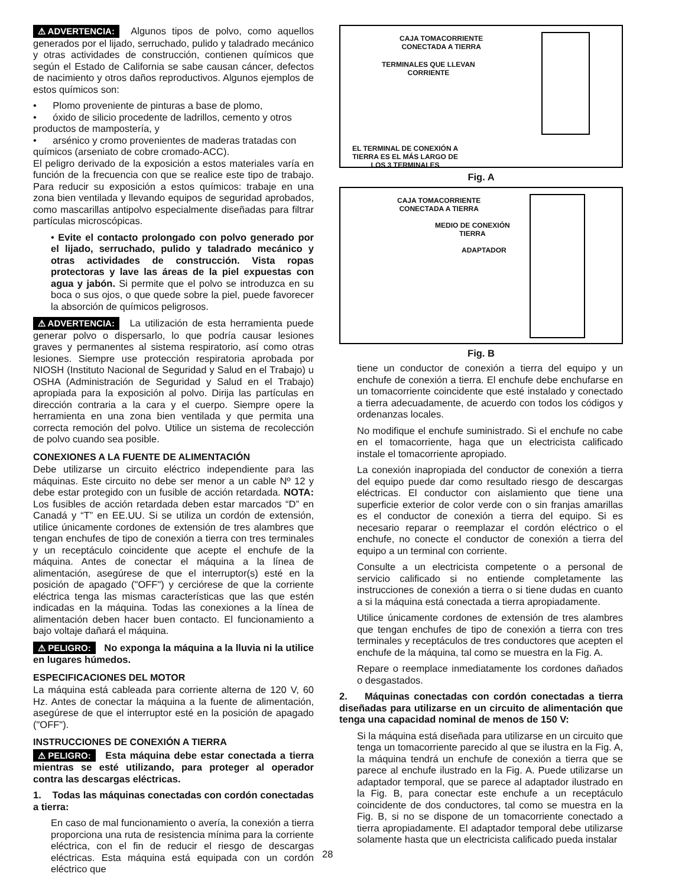⚠ ADVERTENCIA: Algunos tipos de polvo, como aquellos generados por el lijado, serruchado, pulido y taladrado mecánico y otras actividades de construcción, contienen químicos que según el Estado de California se sabe causan cáncer, defectos de nacimiento y otros daños reproductivos. Algunos ejemplos de estos químicos son:
• Plomo proveniente de pinturas a base de plomo,
• óxido de silicio procedente de ladrillos, cemento y otros productos de mampostería, y
• arsénico y cromo provenientes de maderas tratadas con químicos (arseniato de cobre cromado-ACC).
El peligro derivado de la exposición a estos materiales varía en función de la frecuencia con que se realice este tipo de trabajo. Para reducir su exposición a estos químicos: trabaje en una zona bien ventilada y llevando equipos de seguridad aprobados, como mascarillas antipolvo especialmente diseñadas para filtrar partículas microscópicas.
• Evite el contacto prolongado con polvo generado por el lijado, serruchado, pulido y taladrado mecánico y otras actividades de construcción. Vista ropas protectoras y lave las áreas de la piel expuestas con agua y jabón. Si permite que el polvo se introduzca en su boca o sus ojos, o que quede sobre la piel, puede favorecer la absorción de químicos peligrosos.
⚠ ADVERTENCIA: La utilización de esta herramienta puede generar polvo o dispersarlo, lo que podría causar lesiones graves y permanentes al sistema respiratorio, así como otras lesiones. Siempre use protección respiratoria aprobada por NIOSH (Instituto Nacional de Seguridad y Salud en el Trabajo) u OSHA (Administración de Seguridad y Salud en el Trabajo) apropiada para la exposición al polvo. Dirija las partículas en dirección contraria a la cara y el cuerpo. Siempre opere la herramienta en una zona bien ventilada y que permita una correcta remoción del polvo. Utilice un sistema de recolección de polvo cuando sea posible.
CONEXIONES A LA FUENTE DE ALIMENTACIÓN
Debe utilizarse un circuito eléctrico independiente para las máquinas. Este circuito no debe ser menor a un cable Nº 12 y debe estar protegido con un fusible de acción retardada. NOTA: Los fusibles de acción retardada deben estar marcados “D” en Canadá y “T” en EE.UU. Si se utiliza un cordón de extensión, utilice únicamente cordones de extensión de tres alambres que tengan enchufes de tipo de conexión a tierra con tres terminales y un receptáculo coincidente que acepte el enchufe de la máquina. Antes de conectar el máquina a la línea de alimentación, asegúrese de que el interruptor(s) esté en la posición de apagado ("OFF") y cerciórese de que la corriente eléctrica tenga las mismas características que las que estén indicadas en la máquina. Todas las conexiones a la línea de alimentación deben hacer buen contacto. El funcionamiento a bajo voltaje dañará el máquina.
⚠ PELIGRO: No exponga la máquina a la lluvia ni la utilice en lugares húmedos.
ESPECIFICACIONES DEL MOTOR
La máquina está cableada para corriente alterna de 120 V, 60 Hz. Antes de conectar la máquina a la fuente de alimentación, asegúrese de que el interruptor esté en la posición de apagado ("OFF").
INSTRUCCIONES DE CONEXIÓN A TIERRA
⚠ PELIGRO: Esta máquina debe estar conectada a tierra mientras se esté utilizando, para proteger al operador contra las descargas eléctricas.
1. Todas las máquinas conectadas con cordón conectadas a tierra:
En caso de mal funcionamiento o avería, la conexión a tierra proporciona una ruta de resistencia mínima para la corriente eléctrica, con el fin de reducir el riesgo de descargas eléctricas. Esta máquina está equipada con un cordón eléctrico que
CAJA TOMACORRIENTE
CONECTADA A TIERRA
TERMINALES QUE LLEVAN
CORRIENTE
EL TERMINAL DE CONEXIÓN A
TIERRA ES EL MÁS LARGO DE
LOS 3 TERMINALES
Fig. A
CAJA TOMACORRIENTE
CONECTADA A TIERRA
MEDIO DE CONEXIÓN
TIERRA
ADAPTADOR
Fig. B
tiene un conductor de conexión a tierra del equipo y un enchufe de conexión a tierra. El enchufe debe enchufarse en un tomacorriente coincidente que esté instalado y conectado a tierra adecuadamente, de acuerdo con todos los códigos y ordenanzas locales.
No modifique el enchufe suministrado. Si el enchufe no cabe en el tomacorriente, haga que un electricista calificado instale el tomacorriente apropiado.
La conexión inapropiada del conductor de conexión a tierra del equipo puede dar como resultado riesgo de descargas eléctricas. El conductor con aislamiento que tiene una superficie exterior de color verde con o sin franjas amarillas es el conductor de conexión a tierra del equipo. Si es necesario reparar o reemplazar el cordón eléctrico o el enchufe, no conecte el conductor de conexión a tierra del equipo a un terminal con corriente.
Consulte a un electricista competente o a personal de servicio calificado si no entiende completamente las instrucciones de conexión a tierra o si tiene dudas en cuanto a si la máquina está conectada a tierra apropiadamente.
Utilice únicamente cordones de extensión de tres alambres que tengan enchufes de tipo de conexión a tierra con tres terminales y receptáculos de tres conductores que acepten el enchufe de la máquina, tal como se muestra en la Fig. A.
Repare o reemplace inmediatamente los cordones dañados o desgastados.
2. Máquinas conectadas con cordón conectadas a tierra diseñadas para utilizarse en un circuito de alimentación que tenga una capacidad nominal de menos de 150 V:
Si la máquina está diseñada para utilizarse en un circuito que tenga un tomacorriente parecido al que se ilustra en la Fig. A, la máquina tendrá un enchufe de conexión a tierra que se parece al enchufe ilustrado en la Fig. A. Puede utilizarse un adaptador temporal, que se parece al adaptador ilustrado en la Fig. B, para conectar este enchufe a un receptáculo coincidente de dos conductores, tal como se muestra en la Fig. B, si no se dispone de un tomacorriente conectado a tierra apropiadamente. El adaptador temporal debe utilizarse solamente hasta que un electricista calificado pueda instalar
28